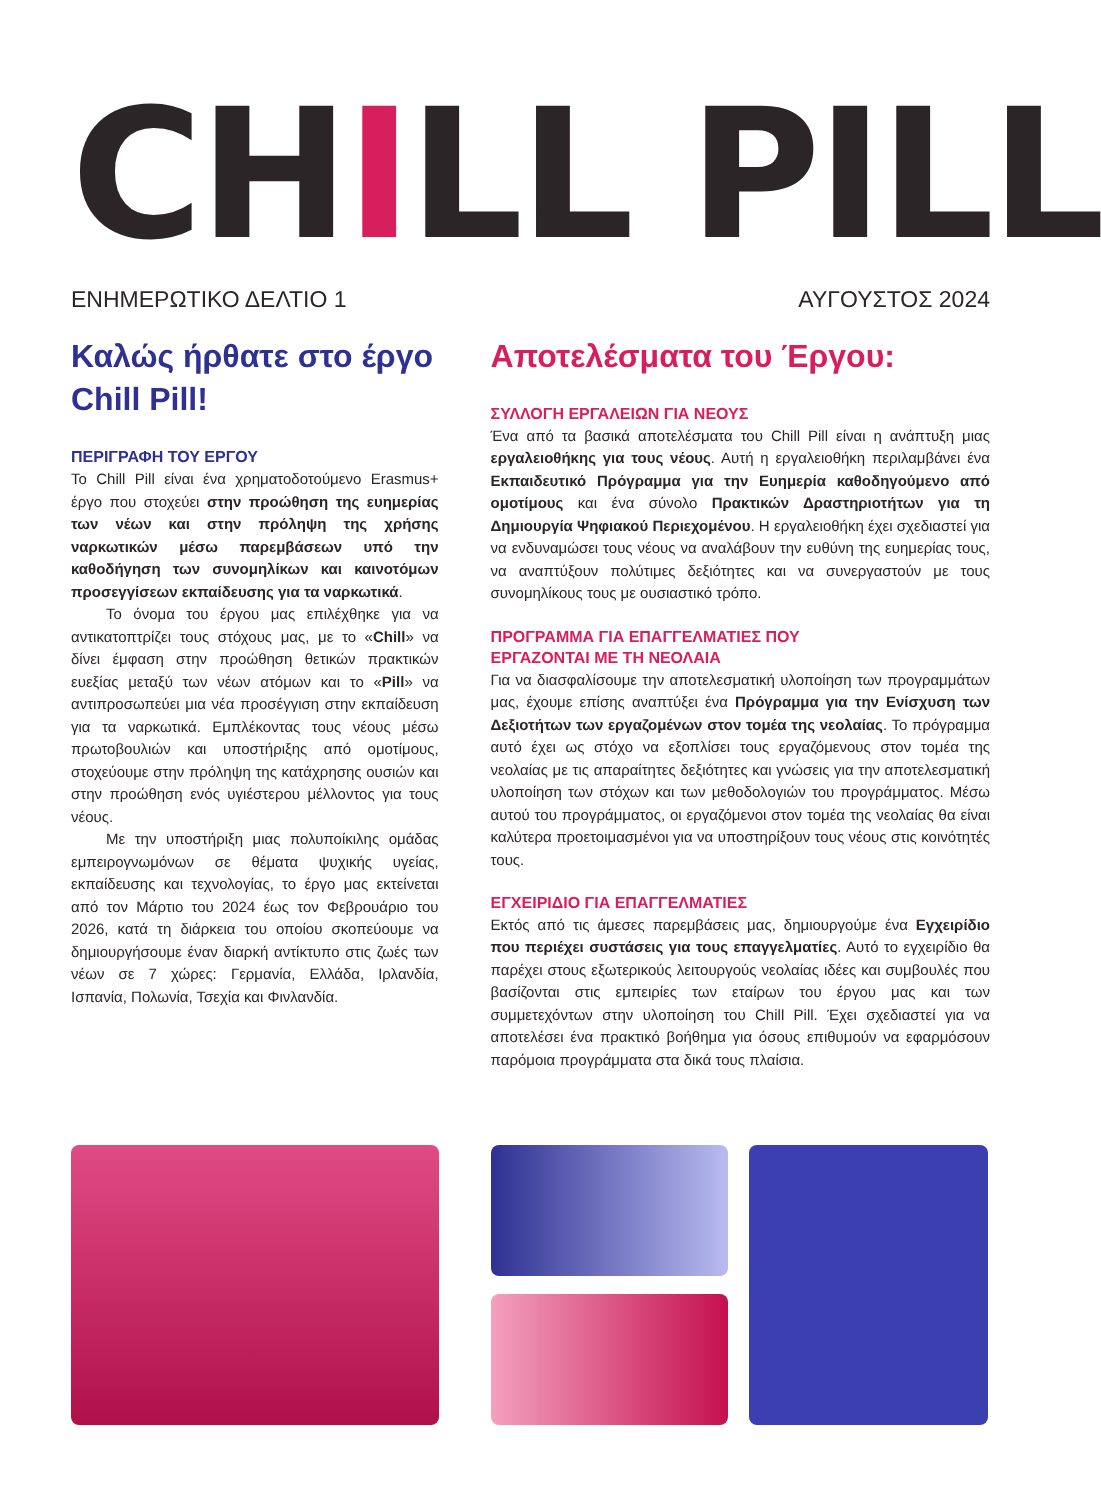CH I LL PILL
ΕΝΗΜΕΡΩΤΙΚΟ ΔΕΛΤΙΟ 1 ΑΥΓΟΥΣΤΟΣ 2024
Καλώς ήρθατε στο έργο Chill Pill!
ΠΕΡΙΓΡΑΦΗ ΤΟΥ ΕΡΓΟΥ
Το Chill Pill είναι ένα χρηματοδοτούμενο Erasmus+ έργο που στοχεύει στην προώθηση της ευημερίας των νέων και στην πρόληψη της χρήσης ναρκωτικών μέσω παρεμβάσεων υπό την καθοδήγηση των συνομηλίκων και καινοτόμων προσεγγίσεων εκπαίδευσης για τα ναρκωτικά.
Το όνομα του έργου μας επιλέχθηκε για να αντικατοπτρίζει τους στόχους μας, με το «Chill» να δίνει έμφαση στην προώθηση θετικών πρακτικών ευεξίας μεταξύ των νέων ατόμων και το «Pill» να αντιπροσωπεύει μια νέα προσέγγιση στην εκπαίδευση για τα ναρκωτικά. Εμπλέκοντας τους νέους μέσω πρωτοβουλιών και υποστήριξης από ομοτίμους, στοχεύουμε στην πρόληψη της κατάχρησης ουσιών και στην προώθηση ενός υγιέστερου μέλλοντος για τους νέους.
Με την υποστήριξη μιας πολυποίκιλης ομάδας εμπειρογνωμόνων σε θέματα ψυχικής υγείας, εκπαίδευσης και τεχνολογίας, το έργο μας εκτείνεται από τον Μάρτιο του 2024 έως τον Φεβρουάριο του 2026, κατά τη διάρκεια του οποίου σκοπεύουμε να δημιουργήσουμε έναν διαρκή αντίκτυπο στις ζωές των νέων σε 7 χώρες: Γερμανία, Ελλάδα, Ιρλανδία, Ισπανία, Πολωνία, Τσεχία και Φινλανδία.
Αποτελέσματα του Έργου:
ΣΥΛΛΟΓΗ ΕΡΓΑΛΕΙΩΝ ΓΙΑ ΝΕΟΥΣ
Ένα από τα βασικά αποτελέσματα του Chill Pill είναι η ανάπτυξη μιας εργαλειοθήκης για τους νέους. Αυτή η εργαλειοθήκη περιλαμβάνει ένα Εκπαιδευτικό Πρόγραμμα για την Ευημερία καθοδηγούμενο από ομοτίμους και ένα σύνολο Πρακτικών Δραστηριοτήτων για τη Δημιουργία Ψηφιακού Περιεχομένου. Η εργαλειοθήκη έχει σχεδιαστεί για να ενδυναμώσει τους νέους να αναλάβουν την ευθύνη της ευημερίας τους, να αναπτύξουν πολύτιμες δεξιότητες και να συνεργαστούν με τους συνομηλίκους τους με ουσιαστικό τρόπο.
ΠΡΟΓΡΑΜΜΑ ΓΙΑ ΕΠΑΓΓΕΛΜΑΤΙΕΣ ΠΟΥ
ΕΡΓΑΖΟΝΤΑΙ ΜΕ ΤΗ ΝΕΟΛΑΙΑ
Για να διασφαλίσουμε την αποτελεσματική υλοποίηση των προγραμμάτων μας, έχουμε επίσης αναπτύξει ένα Πρόγραμμα για την Ενίσχυση των Δεξιοτήτων των εργαζομένων στον τομέα της νεολαίας. Το πρόγραμμα αυτό έχει ως στόχο να εξοπλίσει τους εργαζόμενους στον τομέα της νεολαίας με τις απαραίτητες δεξιότητες και γνώσεις για την αποτελεσματική υλοποίηση των στόχων και των μεθοδολογιών του προγράμματος. Μέσω αυτού του προγράμματος, οι εργαζόμενοι στον τομέα της νεολαίας θα είναι καλύτερα προετοιμασμένοι για να υποστηρίξουν τους νέους στις κοινότητές τους.
ΕΓΧΕΙΡΙΔΙΟ ΓΙΑ ΕΠΑΓΓΕΛΜΑΤΙΕΣ
Εκτός από τις άμεσες παρεμβάσεις μας, δημιουργούμε ένα Εγχειρίδιο που περιέχει συστάσεις για τους επαγγελματίες. Αυτό το εγχειρίδιο θα παρέχει στους εξωτερικούς λειτουργούς νεολαίας ιδέες και συμβουλές που βασίζονται στις εμπειρίες των εταίρων του έργου μας και των συμμετεχόντων στην υλοποίηση του Chill Pill. Έχει σχεδιαστεί για να αποτελέσει ένα πρακτικό βοήθημα για όσους επιθυμούν να εφαρμόσουν παρόμοια προγράμματα στα δικά τους πλαίσια.